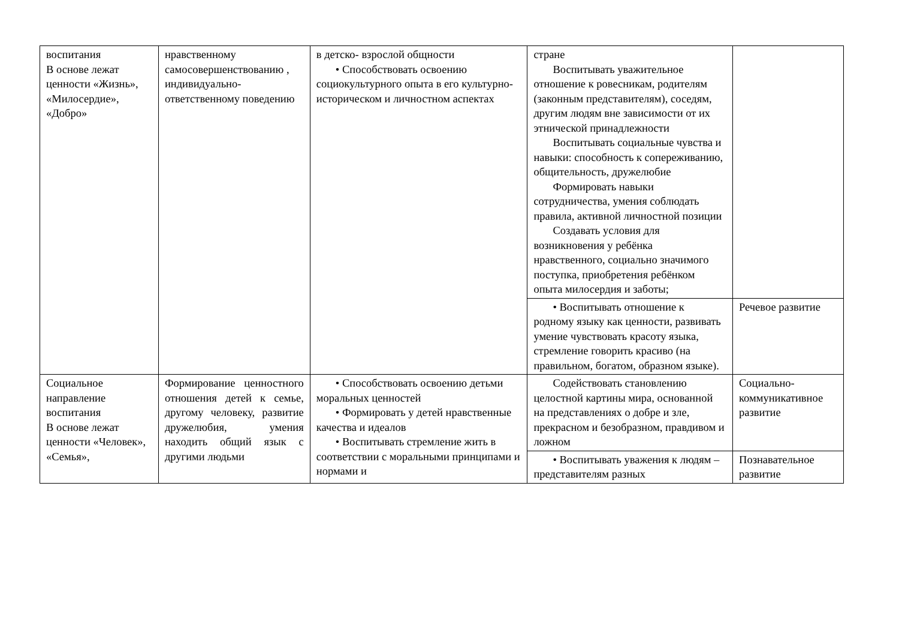| воспитания В основе лежат ценности «Жизнь», «Милосердие», «Добро» | нравственному самосовершенствованию , индивидуально-ответственному поведению | в детско- взрослой общности • Способствовать освоению социокультурного опыта в его культурно-историческом и личностном аспектах | стране Воспитывать уважительное отношение к ровесникам, родителям (законным представителям), соседям, другим людям вне зависимости от их этнической принадлежности Воспитывать социальные чувства и навыки: способность к сопереживанию, общительность, дружелюбие Формировать навыки сотрудничества, умения соблюдать правила, активной личностной позиции Создавать условия для возникновения у ребёнка нравственного, социально значимого поступка, приобретения ребёнком опыта милосердия и заботы; | |
| | | | • Воспитывать отношение к родному языку как ценности, развивать умение чувствовать красоту языка, стремление говорить красиво (на правильном, богатом, образном языке). | Речевое развитие |
| Социальное направление воспитания В основе лежат ценности «Человек», «Семья», | Формирование ценностного отношения детей к семье, другому человеку, развитие дружелюбия, умения находить общий язык с другими людьми | • Способствовать освоению детьми моральных ценностей • Формировать у детей нравственные качества и идеалов • Воспитывать стремление жить в соответствии с моральными принципами и нормами и | Содействовать становлению целостной картины мира, основанной на представлениях о добре и зле, прекрасном и безобразном, правдивом и ложном | Социально-коммуникативное развитие |
| | | | • Воспитывать уважения к людям – представителям разных | Познавательное развитие |